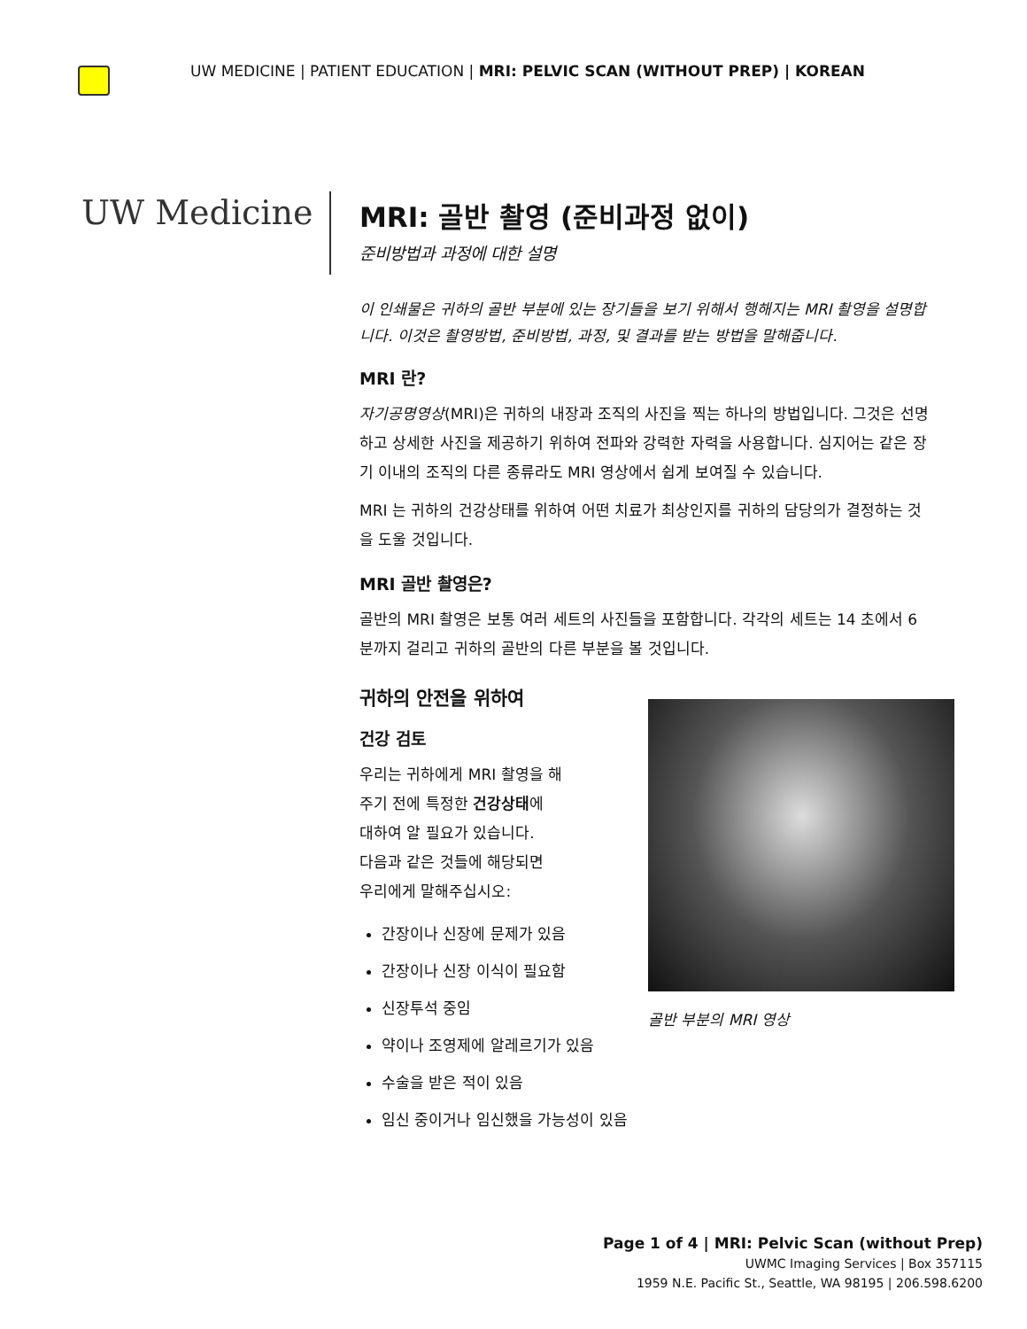UW MEDICINE | PATIENT EDUCATION | MRI: PELVIC SCAN (WITHOUT PREP) | KOREAN
UW Medicine
MRI: 골반 촬영 (준비과정 없이)
준비방법과 과정에 대한 설명
이 인쇄물은 귀하의 골반 부분에 있는 장기들을 보기 위해서 행해지는 MRI 촬영을 설명합니다. 이것은 촬영방법, 준비방법, 과정, 및 결과를 받는 방법을 말해줍니다.
MRI 란?
자기공명영상(MRI)은 귀하의 내장과 조직의 사진을 찍는 하나의 방법입니다. 그것은 선명하고 상세한 사진을 제공하기 위하여 전파와 강력한 자력을 사용합니다. 심지어는 같은 장기 이내의 조직의 다른 종류라도 MRI 영상에서 쉽게 보여질 수 있습니다.
MRI 는 귀하의 건강상태를 위하여 어떤 치료가 최상인지를 귀하의 담당의가 결정하는 것을 도울 것입니다.
MRI 골반 촬영은?
골반의 MRI 촬영은 보통 여러 세트의 사진들을 포함합니다. 각각의 세트는 14 초에서 6 분까지 걸리고 귀하의 골반의 다른 부분을 볼 것입니다.
귀하의 안전을 위하여
골반 부분의 MRI 영상
건강 검토
우리는 귀하에게 MRI 촬영을 해
주기 전에 특정한 건강상태에
대하여 알 필요가 있습니다.
다음과 같은 것들에 해당되면
우리에게 말해주십시오:
간장이나 신장에 문제가 있음
간장이나 신장 이식이 필요함
신장투석 중임
약이나 조영제에 알레르기가 있음
수술을 받은 적이 있음
임신 중이거나 임신했을 가능성이 있음
Page 1 of 4 | MRI: Pelvic Scan (without Prep)
UWMC Imaging Services | Box 357115
1959 N.E. Pacific St., Seattle, WA 98195 | 206.598.6200